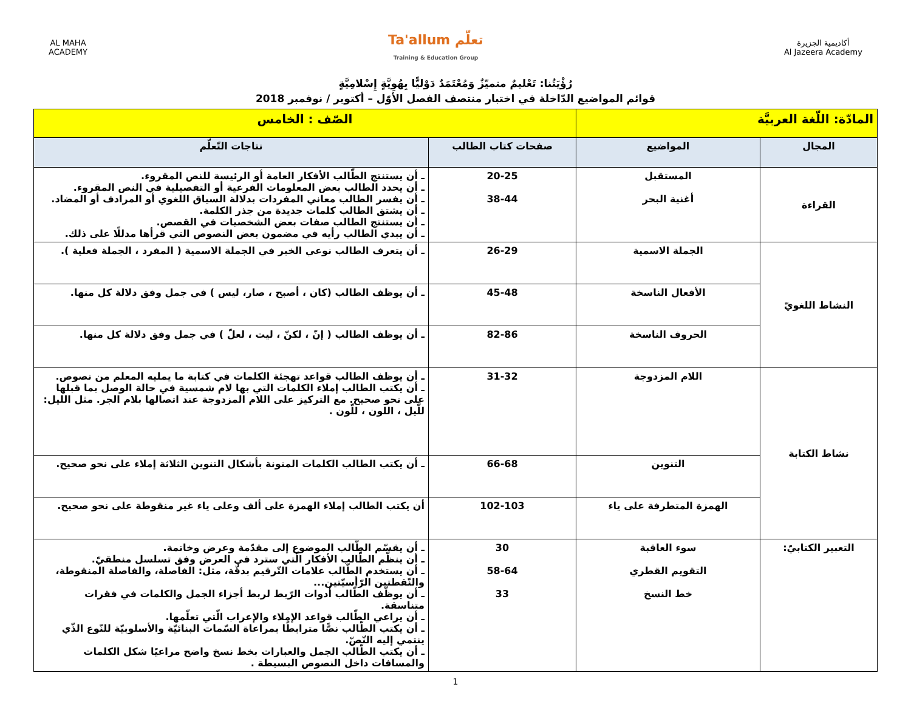AL MAHA
ACADEMY
Ta'allum تعلّم
Training & Education Group
أكاديمية الجزيرة
Al Jazeera Academy
رُؤْيَتُنا: تَعْليمٌ متميّزٌ وَمُعْتَمَدٌ دَوْليًّا بِهُوِيَّةٍ إِسْلامِيَّةٍ
قوائم المواضيع الدّاخلة في اختبار منتصف الفصل الأوّل – أكتوبر / نوفمبر 2018
| المادّة: اللّغة العربيَّة | | الصّف : الخامس | |
| المجال | المواضيع | صفحات كتاب الطالب | نتاجات التّعلّم |
| القراءة | المستقبل أغنية البحر | 20-25 38-44 | ـ أن يستنتج الطّالب الأفكار العامة أو الرئيسة للنص المقروء. ـ أن يحدد الطالب بعض المعلومات الفرعية أو التفصيلية في النص المقروء. ـ أن يفسر الطالب معاني المفردات بدلالة السياق اللغوي أو المرادف أو المضاد. ـ أن يشتق الطالب كلمات جديدة من جذر الكلمة. ـ أن يستنتج الطالب صفات بعض الشخصيات في القصص. ـ أن يبدي الطالب رأيه في مضمون بعض النصوص التي قرأها مدللًا على ذلك. |
| النشاط اللغويّ | الجملة الاسمية | 26-29 | ـ أن يتعرف الطالب نوعي الخبر في الجملة الاسمية ( المفرد ، الجملة فعلية ). |
| | الأفعال الناسخة | 45-48 | ـ أن يوظف الطالب (كان ، أصبح ، صار، ليس ) في جمل وفق دلالة كل منها. |
| | الحروف الناسخة | 82-86 | ـ أن يوظف الطالب ( إنّ ، لكنّ ، ليت ، لعلّ ) في جمل وفق دلالة كل منها. |
| نشاط الكتابة | اللام المزدوجة | 31-32 | ـ أن يوظف الطالب قواعد تهجئة الكلمات في كتابة ما يمليه المعلم من نصوص. ـ أن يكتب الطالب إملاء الكلمات التي بها لام شمسية في حالة الوصل بما قبلها على نحو صحيح. مع التركيز على اللام المزدوجة عند اتصالها بلام الجر. مثل الليل: للّيل ، اللون ، للّون . |
| | التنوين | 66-68 | ـ أن يكتب الطالب الكلمات المنونة بأشكال التنوين الثلاثة إملاء على نحو صحيح. |
| | الهمزة المتطرفة على ياء | 102-103 | أن يكتب الطالب إملاء الهمزة على ألف وعلى ياء غير منقوطة على نحو صحيح. |
| التعبير الكتابيّ: | سوء العاقبة التقويم القطري خط النسخ | 30 58-64 33 | ـ أن يقسّم الطّالب الموضوع إلى مقدّمة وعرض وخاتمة. ـ أن ينظّم الطّالب الأفكار الّتي سترد في العرض وفق تسلسل منطقيّ. ـ أن يستخدم الطّالب علامات التّرقيم بدقّة، مثل: الفاصلة، والفاصلة المنقوطة، والنّقطتين الرّأسيّتين... ـ أن يوظّف الطّالب أدوات الرّبط لربط أجزاء الجمل والكلمات في فقرات متناسقة. ـ أن يراعي الطّالب قواعد الإملاء والإعراب الّتي تعلّمها. ـ أن يكتب الطّالب نصًّا مترابطًا بمراعاة السّمات البنائيّة والأسلوبيّة للنّوع الذّي ينتمي إليه النّصّ. ـ أن يكتب الطّالب الجمل والعبارات بخط نسخ واضح مراعيًا شكل الكلمات والمسافات داخل النصوص البسيطة . |
1